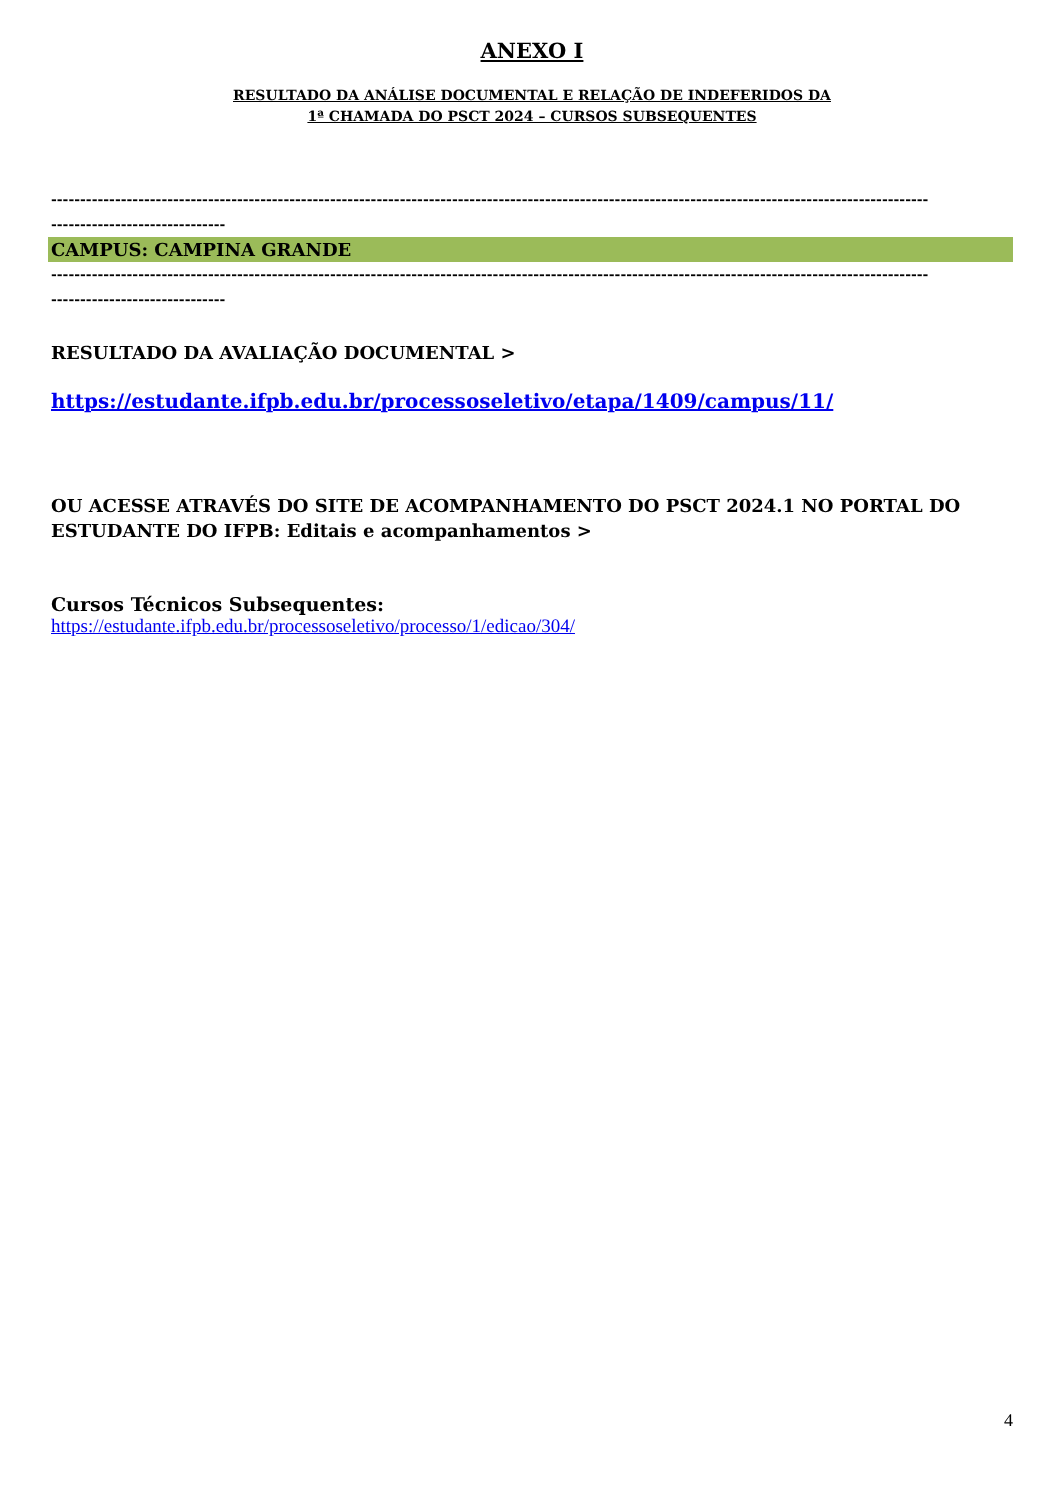ANEXO I
RESULTADO DA ANÁLISE DOCUMENTAL E RELAÇÃO DE INDEFERIDOS DA
1ª CHAMADA DO PSCT 2024 – CURSOS SUBSEQUENTES
-------------------------------------------------------------------------------------------------------------------------------------------------------
------------------------------
CAMPUS: CAMPINA GRANDE
-------------------------------------------------------------------------------------------------------------------------------------------------------
------------------------------
RESULTADO DA AVALIAÇÃO DOCUMENTAL >
https://estudante.ifpb.edu.br/processoseletivo/etapa/1409/campus/11/
OU ACESSE ATRAVÉS DO SITE DE ACOMPANHAMENTO DO PSCT 2024.1 NO PORTAL DO ESTUDANTE DO IFPB: Editais e acompanhamentos >
Cursos Técnicos Subsequentes:
https://estudante.ifpb.edu.br/processoseletivo/processo/1/edicao/304/
4